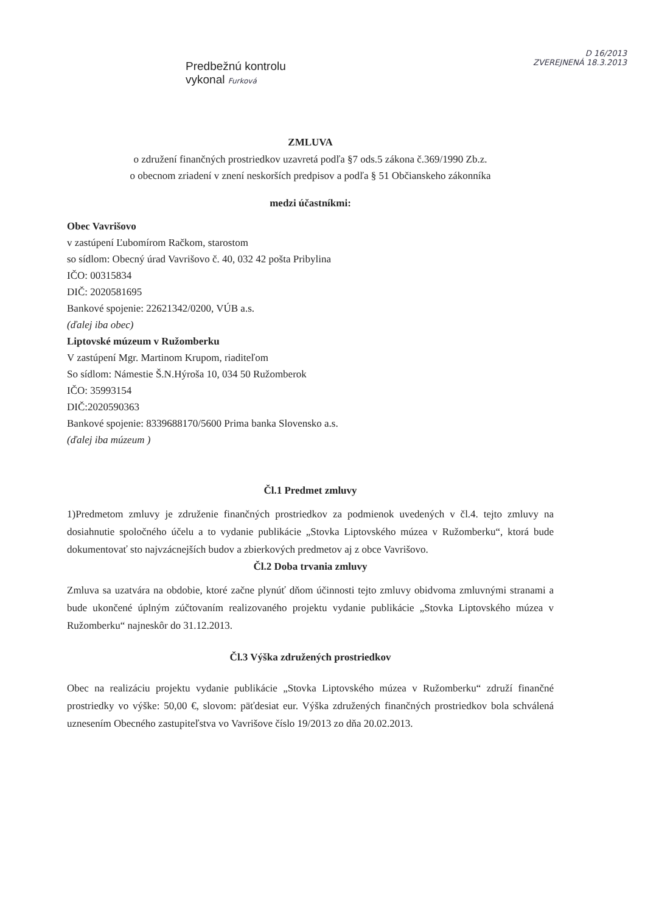Predbežnú kontrolu vykonal Furková
D 16/2013
ZVEREJNENÁ 18.3.2013
ZMLUVA
o združení finančných prostriedkov uzavretá podľa §7 ods.5 zákona č.369/1990 Zb.z.
o obecnom zriadení v znení neskorších predpisov a podľa § 51 Občianskeho zákonníka
medzi účastníkmi:
Obec Vavrišovo
v zastúpení Ľubomírom Račkom, starostom
so sídlom: Obecný úrad Vavrišovo č. 40, 032 42 pošta Pribylina
IČO: 00315834
DIČ: 2020581695
Bankové spojenie: 22621342/0200, VÚB a.s.
(ďalej iba obec)
Liptovské múzeum v Ružomberku
V zastúpení Mgr. Martinom Krupom, riaditeľom
So sídlom: Námestie Š.N.Hýroša 10, 034 50 Ružomberok
IČO: 35993154
DIČ:2020590363
Bankové spojenie: 8339688170/5600 Prima banka Slovensko a.s.
(ďalej iba múzeum )
Čl.1 Predmet zmluvy
1)Predmetom zmluvy je združenie finančných prostriedkov za podmienok uvedených v čl.4. tejto zmluvy na dosiahnutie spoločného účelu a to vydanie publikácie „Stovka Liptovského múzea v Ružomberku“, ktorá bude dokumentovať sto najvzácnejších budov a zbierkových predmetov aj z obce Vavrišovo.
Čl.2 Doba trvania zmluvy
Zmluva sa uzatvára na obdobie, ktoré začne plynúť dňom účinnosti tejto zmluvy obidvoma zmluvnými stranami a bude ukončené úplným zúčtovaním realizovaného projektu vydanie publikácie „Stovka Liptovského múzea v Ružomberku“ najneskôr do 31.12.2013.
Čl.3 Výška združených prostriedkov
Obec na realizáciu projektu vydanie publikácie „Stovka Liptovského múzea v Ružomberku“ združí finančné prostriedky vo výške: 50,00 €, slovom: päťdesiat eur. Výška združených finančných prostriedkov bola schválená uznesením Obecného zastupiteľstva vo Vavrišove číslo 19/2013 zo dňa 20.02.2013.